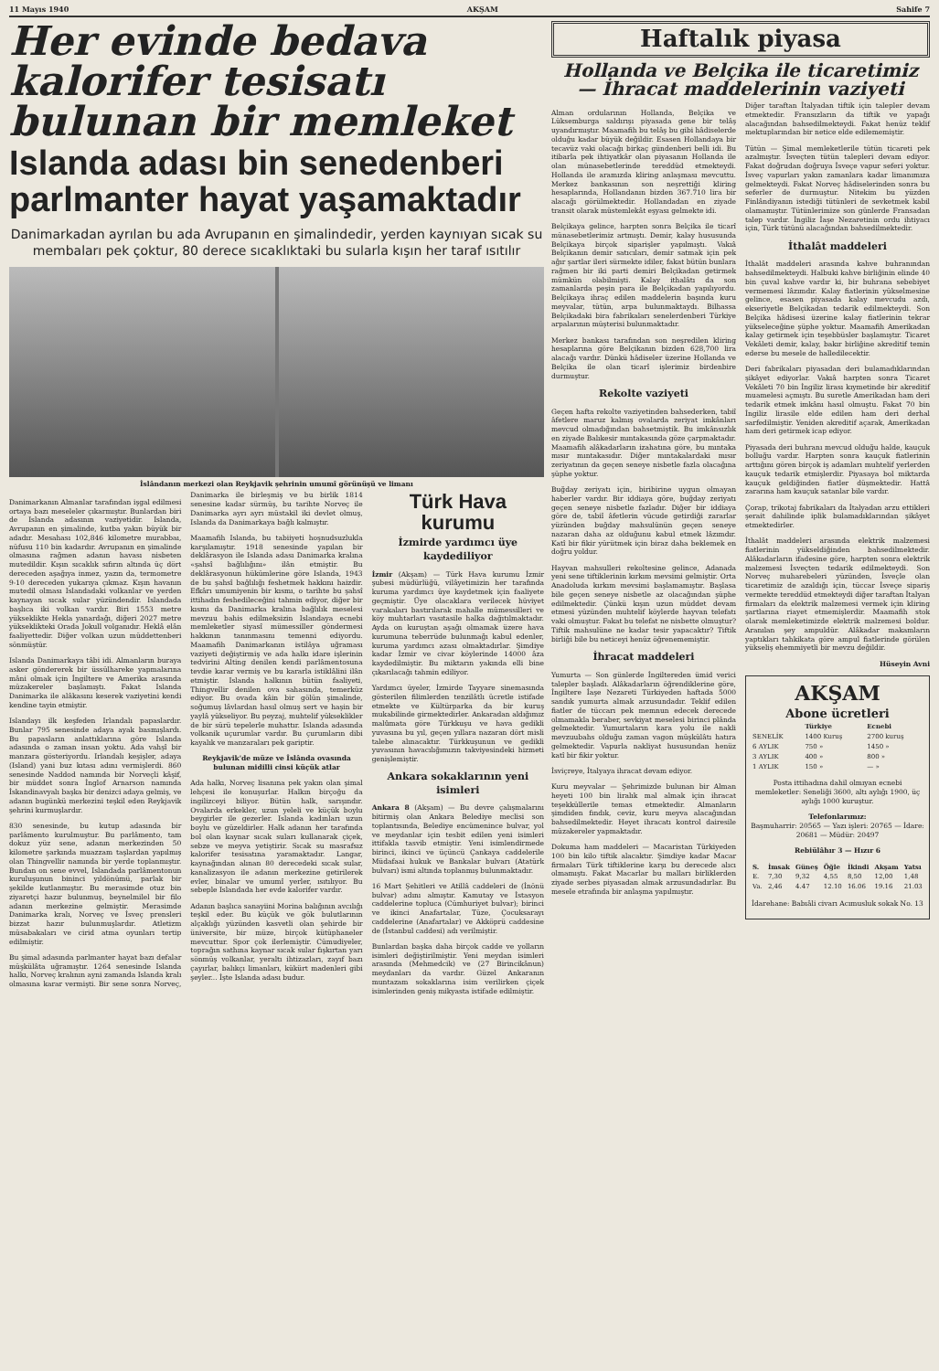11 Mayıs 1940 AKŞAM Sahife 7
Her evinde bedava kalorifer tesisatı bulunan bir memleket
Islanda adası bin senedenberi parlmanter hayat yaşamaktadır
Danimarkadan ayrılan bu ada Avrupanın en şimalindedir, yerden kaynıyan sıcak su membaları pek çoktur, 80 derece sıcaklıktaki bu sularla kışın her taraf ısıtılır
İslândanın merkezi olan Reykjavik şehrinin umumî görünüşü ve limanı
Danimarkanın Almanlar tarafından işgal edilmesi ortaya bazı meseleler çıkarmıştır. Bunlardan biri de Islanda adasının vaziyetidir. Islanda, Avrupanın en şimalinde, kutba yakın büyük bir adadır. Mesahası 102,846 kilometre murabbaı, nüfusu 110 bin kadardır. Avrupanın en şimalinde olmasına rağmen adanın havası nisbeten mutedildir. Kışın sıcaklık sıfırın altında üç dört dereceden aşağıya inmez, yazın da, termometre 9-10 dereceden yukarıya çıkmaz. Kışın havanın mutedil olması Islandadaki volkanlar ve yerden kaynayan sıcak sular yüzündendir. Islandada başlıca iki volkan vardır. Biri 1553 metre yükseklikte Hekla yanardağı, diğeri 2027 metre yükseklikteki Orada Jokull volganıdır. Heklâ elân faaliyettedir. Diğer volkan uzun müddettenberi sönmüştür.
Islanda Danimarkaya tâbi idi. Almanların buraya asker göndererek bir üssülhareke yapmalarına mâni olmak için İngiltere ve Amerika arasında müzakereler başlamıştı. Fakat Islanda Danimarka ile alâkasını keserek vaziyetini kendi kendine tayin etmiştir.
Islandayı ilk keşfeden Irlandalı papaslardır. Bunlar 795 senesinde adaya ayak basmışlardı. Bu papasların anlattıklarına göre Islanda adasında o zaman insan yoktu. Ada vahşî bir manzara gösteriyordu. Irlandalı keşişler, adaya (Island) yani buz kıtası adını vermişlerdi. 860 senesinde Naddod namında bir Norveçli kâşif, bir müddet sonra İnglof Arnarson namında İskandinavyalı başka bir denizci adaya gelmiş, ve adanın bugünkü merkezini teşkil eden Reykjavik şehrini kurmuşlardır.
830 senesinde, bu kutup adasında bir parlâmento kurulmuştur. Bu parlâmento, tam dokuz yüz sene, adanın merkezinden 50 kilometre şarkında muazzam taşlardan yapılmış olan Thingvellir namında bir yerde toplanmıştır. Bundan on sene evvel, Islandada parlâmentonun kuruluşunun bininci yıldönümü, parlak bir şekilde kutlanmıştır. Bu merasimde otuz bin ziyaretçi hazır bulunmuş, beynelmilel bir filo adanın merkezine gelmiştir. Merasimde Danimarka kralı, Norveç ve İsveç prensleri bizzat hazır bulunmuşlardır. Atletizm müsabakaları ve cirid atma oyunları tertip edilmiştir.
Bu şimal adasında parlmanter hayat bazı defalar müşkülâta uğramıştır. 1264 senesinde Islanda halkı, Norveç kralının ayni zamanda Islanda kralı olmasına karar vermişti. Bir sene sonra Norveç, Danimarka ile birleşmiş ve bu birlik 1814 senesine kadar sürmüş, bu tarihte Norveç ile Danimarka ayrı ayrı müstakil iki devlet olmuş, Islanda da Danimarkaya bağlı kalmıştır.
Maamafih Islanda, bu tabiiyeti hoşnudsuzlukla karşılamıştır. 1918 senesinde yapılan bir deklârasyon ile Islanda adası Danimarka kralına «şahsî bağlılığını» ilân etmiştir. Bu deklârasyonun hükümlerine göre Islanda, 1943 de bu şahsî bağlılığı feshetmek hakkını haizdir. Efkârı umumiyenin bir kısmı, o tarihte bu şahsî ittihadın feshedileceğini tahmin ediyor, diğer bir kısmı da Danimarka kralına bağlılık meselesi mevzuu bahis edilmeksizin Islandaya ecnebi memleketler siyasî mümessiller göndermesi hakkının tanınmasını temenni ediyordu. Maamafih Danimarkanın istilâya uğraması vaziyeti değiştirmiş ve ada halkı idare işlerinin tedvirini Alting denilen kendi parlâmentosuna tevdie karar vermiş ve bu kararla istiklâlini ilân etmiştir. Islanda halkının bütün faaliyeti, Thingvellir denilen ova sahasında, temerküz ediyor. Bu ovada kâin bir gölün şimalinde, soğumuş lâvlardan hasıl olmuş sert ve haşin bir yaylâ yükseliyor. Bu peyzaj, muhtelif yükseklikler de bir sürü tepelerle muhattır. Islanda adasında volkanik uçurumlar vardır. Bu çurumların dibi kayalık ve manzaraları pek gariptir.
Reykjavik'de müze ve İslânda ovasında bulunan midilli cinsi küçük atlar
Ada halkı, Norveç lisanına pek yakın olan şimal lehçesi ile konuşurlar. Halkın birçoğu da ingilizceyi biliyor. Bütün halk, sarışındır. Ovalarda erkekler, uzun yeleli ve küçük boylu beygirler ile gezerler. Islanda kadınları uzun boylu ve güzeldirler. Halk adanın her tarafında bol olan kaynar sıcak suları kullanarak çiçek, sebze ve meyva yetiştirir. Sıcak su masrafsız kalorifer tesisatına yaramaktadır. Langar, kaynağından alınan 80 derecedeki sıcak sular, kanalizasyon ile adanın merkezine getirilerek evler, binalar ve umumî yerler, ısıtılıyor. Bu sebeple Islandada her evde kalorifer vardır.
Adanın başlıca sanayiini Morina balığının avcılığı teşkil eder. Bu küçük ve gök bulutlarının alçaklığı yüzünden kasvetli olan şehirde bir üniversite, bir müze, birçok kütüphaneler mevcuttur. Spor çok ilerlemiştir. Cümudiyeler, toprağın sathına kaynar sıcak sular fışkırtan yarı sönmüş volkanlar, yeraltı ihtizazları, zayıf bazı çayırlar, balıkçı limanları, kükürt madenleri gibi şeyler... İşte Islanda adası budur.
Türk Hava kurumu
İzmirde yardımcı üye kaydediliyor
İzmir (Akşam) — Türk Hava kurumu İzmir şubesi müdürlüğü, vilâyetimizin her tarafında kuruma yardımcı üye kaydetmek için faaliyete geçmiştir. Üye olacaklara verilecek hüviyet varakaları bastırılarak mahalle mümessilleri ve köy muhtarları vasıtasile halka dağıtılmaktadır. Ayda on kuruştan aşağı olmamak üzere hava kurumuna teberrüde bulunmağı kabul edenler, kuruma yardımcı azası olmaktadırlar. Şimdiye kadar İzmir ve civar köylerinde 14000 âza kaydedilmiştir. Bu miktarın yakında elli bine çıkarılacağı tahmin ediliyor.
Yardımcı üyeler, İzmirde Tayyare sinemasında gösterilen filimlerden tenzilâtlı ücretle istifade etmekte ve Kültürparka da bir kuruş mukabilinde girmektedirler. Ankaradan aldığımız malûmata göre Türkkuşu ve hava gedikli yuvasına bu yıl, geçen yıllara nazaran dört misli talebe alınacaktır. Türkkuşunun ve gedikli yuvasının havacılığımızın takviyesindeki hizmeti genişlemiştir.
Ankara sokaklarının yeni isimleri
Ankara 8 (Akşam) — Bu devre çalışmalarını bitirmiş olan Ankara Belediye meclisi son toplantısında, Belediye encümenince bulvar, yol ve meydanlar için tesbit edilen yeni isimleri ittifakla tasvib etmiştir. Yeni isimlendirmede birinci, ikinci ve üçüncü Çankaya caddelerile Müdafaai hukuk ve Bankalar bulvarı (Atatürk bulvarı) ismi altında toplanmış bulunmaktadır.
16 Mart Şehitleri ve Atillâ caddeleri de (İnönü bulvar) adını almıştır. Kamutay ve İstasyon caddelerine topluca (Cümhuriyet bulvar); birinci ve ikinci Anafartalar, Tüze, Çocuksarayı caddelerine (Anafartalar) ve Akköprü caddesine de (İstanbul caddesi) adı verilmiştir.
Bunlardan başka daha birçok cadde ve yolların isimleri değiştirilmiştir. Yeni meydan isimleri arasında (Mehmedcik) ve (27 Birincikânun) meydanları da vardır. Güzel Ankaranın muntazam sokaklarına isim verilirken çiçek isimlerinden geniş mikyasta istifade edilmiştir.
Haftalık piyasa
Hollanda ve Belçika ile ticaretimiz — İhracat maddelerinin vaziyeti
Alman ordularının Hollanda, Belçika ve Lüksemburga saldırışı piyasada gene bir telâş uyandırmıştır. Maamafih bu telâş bu gibi hâdiselerde olduğu kadar büyük değildir. Esasen Hollandaya bir tecavüz vaki olacağı birkaç gündenberi belli idi. Bu itibarla pek ihtiyatkâr olan piyasanın Hollanda ile olan münasebetlerinde tereddüd etmekteydi. Hollanda ile aramızda kliring anlaşması mevcuttu. Merkez bankasının son neşrettiği kliring hesaplarında, Hollandanın bizden 367.710 lira bir alacağı görülmektedir. Hollandadan en ziyade transit olarak müstemlekât eşyası gelmekte idi.
Belçikaya gelince, harpten sonra Belçika ile ticarî münasebetlerimiz artmıştı. Demir, kalay hususunda Belçikaya birçok siparişler yapılmıştı. Vakıâ Belçikanın demir satıcıları, demir satmak için pek ağır şartlar ileri sürmekte idiler, fakat bütün bunlara rağmen bir iki parti demiri Belçikadan getirmek mümkün olabilmişti. Kalay ithalâtı da son zamanlarda peşin para ile Belçikadan yapılıyordu. Belçikaya ihraç edilen maddelerin başında kuru meyvalar, tütün, arpa bulunmaktaydı. Bilhassa Belçikadaki bira fabrikaları senelerdenberi Türkiye arpalarının müşterisi bulunmaktadır.
Merkez bankası tarafından son neşredilen kliring hesaplarına göre Belçikanın bizden 628,700 lira alacağı vardır. Dünkü hâdiseler üzerine Hollanda ve Belçika ile olan ticarî işlerimiz birdenbire durmuştur.
Rekolte vaziyeti
Geçen hafta rekolte vaziyetinden bahsederken, tabiî âfetlere maruz kalmış ovalarda zeriyat imkânları mevcud olmadığından bahsetmiştik. Bu imkânsızlık en ziyade Balıkesir mıntakasında göze çarpmaktadır. Maamafih alâkadarların izahatına göre, bu mıntaka mısır mıntakasıdır. Diğer mıntakalardaki mısır zeriyatının da geçen seneye nisbetle fazla olacağına şüphe yoktur.
Buğday zeriyatı için, biribirine uygun olmayan haberler vardır. Bir iddiaya göre, buğday zeriyatı geçen seneye nisbetle fazladır. Diğer bir iddiaya göre de, tabiî âfetlerin vücude getirdiği zararlar yüzünden buğday mahsulünün geçen seneye nazaran daha az olduğunu kabul etmek lâzımdır. Katî bir fikir yürütmek için biraz daha beklemek en doğru yoldur.
Hayvan mahsulleri rekoltesine gelince, Adanada yeni sene tiftiklerinin kırkım mevsimi gelmiştir. Orta Anadoluda kırkım mevsimi başlamamıştır. Başlasa bile geçen seneye nisbetle az olacağından şüphe edilmektedir. Çünkü kışın uzun müddet devam etmesi yüzünden muhtelif köylerde hayvan telefatı vaki olmuştur. Fakat bu telefat ne nisbette olmuştur? Tiftik mahsulüne ne kadar tesir yapacaktır? Tiftik birliği bile bu neticeyi henüz öğrenememiştir.
İhracat maddeleri
Yumurta — Son günlerde İngiltereden ümid verici talepler başladı. Alâkadarların öğrendiklerine göre, İngiltere İaşe Nezareti Türkiyeden haftada 5000 sandık yumurta almak arzusundadır. Teklif edilen fiatler de tüccarı pek memnun edecek derecede olmamakla beraber, sevkiyat meselesi birinci plânda gelmektedir. Yumurtaların kara yolu ile nakli mevzuubahs olduğu zaman vagon müşkülâtı hatıra gelmektedir. Vapurla nakliyat hususundan henüz katî bir fikir yoktur.
İsviçreye, İtalyaya ihracat devam ediyor.
Kuru meyvalar — Şehrimizde bulunan bir Alman heyeti 100 bin liralık mal almak için ihracat teşekküllerile temas etmektedir. Almanların şimdiden fındık, ceviz, kuru meyva alacağından bahsedilmektedir. Heyet ihracatı kontrol dairesile müzakereler yapmaktadır.
Dokuma ham maddeleri — Macaristan Türkiyeden 100 bin kilo tiftik alacaktır. Şimdiye kadar Macar firmaları Türk tiftiklerine karşı bu derecede alıcı olmamıştı. Fakat Macarlar bu malları birliklerden ziyade serbes piyasadan almak arzusundadırlar. Bu mesele etrafında bir anlaşma yapılmıştır.
Diğer taraftan İtalyadan tiftik için talepler devam etmektedir. Fransızların da tiftik ve yapağı alacağından bahsedilmekteydi. Fakat henüz teklif mektuplarından bir netice elde edilememiştir.
Tütün — Şimal memleketlerile tütün ticareti pek azalmıştır. İsveçten tütün talepleri devam ediyor. Fakat doğrudan doğruya İsveçe vapur seferi yoktur. İsveç vapurları yakın zamanlara kadar limanımıza gelmekteydi. Fakat Norveç hâdiselerinden sonra bu seferler de durmuştur. Nitekim bu yüzden Finlândiyanın istediği tütünleri de sevketmek kabil olamamıştır. Tütünlerimize son günlerde Fransadan talep vardır. İngiliz İaşe Nezaretinin ordu ihtiyacı için, Türk tütünü alacağından bahsedilmektedir.
İthalât maddeleri
İthalât maddeleri arasında kahve buhranından bahsedilmekteydi. Halbuki kahve birliğinin elinde 40 bin çuval kahve vardır ki, bir buhrana sebebiyet vermemesi lâzımdır. Kalay fiatlerinin yükselmesine gelince, esasen piyasada kalay mevcudu azdı, ekseriyetle Belçikadan tedarik edilmekteydi. Son Belçika hâdisesi üzerine kalay fiatlerinin tekrar yükseleceğine şüphe yoktur. Maamafih Amerikadan kalay getirmek için teşebbüsler başlamıştır. Ticaret Vekâleti demir, kalay, bakır birliğine akreditif temin ederse bu mesele de halledilecektir.
Deri fabrikaları piyasadan deri bulamadıklarından şikâyet ediyorlar. Vakıâ harpten sonra Ticaret Vekâleti 70 bin İngiliz lirası kıymetinde bir akreditif muamelesi açmıştı. Bu suretle Amerikadan ham deri tedarik etmek imkânı hasıl olmuştu. Fakat 70 bin İngiliz lirasile elde edilen ham deri derhal sarfedilmiştir. Yeniden akreditif açarak, Amerikadan ham deri getirmek icap ediyor.
Piyasada deri buhranı mevcud olduğu halde, kauçuk bolluğu vardır. Harpten sonra kauçuk fiatlerinin arttığını gören birçok iş adamları muhtelif yerlerden kauçuk tedarik etmişlerdir. Piyasaya bol miktarda kauçuk geldiğinden fiatler düşmektedir. Hattâ zararına ham kauçuk satanlar bile vardır.
Çorap, trikotaj fabrikaları da İtalyadan arzu ettikleri şerait dahilinde iplik bulamadıklarından şikâyet etmektedirler.
İthalât maddeleri arasında elektrik malzemesi fiatlerinin yükseldiğinden bahsedilmektedir. Alâkadarların ifadesine göre, harpten sonra elektrik malzemesi İsveçten tedarik edilmekteydi. Son Norveç muharebeleri yüzünden, İsveçle olan ticaretimiz de azaldığı için, tüccar İsveçe sipariş vermekte tereddüd etmekteydi diğer taraftan İtalyan firmaları da elektrik malzemesi vermek için kliring şartlarına riayet etmemişlerdir. Maamafih stok olarak memleketimizde elektrik malzemesi boldur. Aranılan şey ampuldür. Alâkadar makamların yaptıkları tahkikata göre ampul fiatlerinde görülen yükseliş ehemmiyetli bir mevzu değildir.
Hüseyin Avni
AKŞAM
Abone ücretleri
| | Türkiye | Ecnebi |
| --- | --- | --- |
| SENELİK | 1400 Kuruş | 2700 kuruş |
| 6 AYLIK | 750 » | 1450 » |
| 3 AYLIK | 400 » | 800 » |
| 1 AYLIK | 150 » | — » |
Posta ittihadına dahil olmıyan ecnebi memleketler: Seneliği 3600, altı aylığı 1900, üç aylığı 1000 kuruştur.
Telefonlarımız:
Başmuharrir: 20565 — Yazı işleri: 20765 — İdare: 20681 — Müdür: 20497
Rebiülâhır 3 — Hızır 6
| S. | İmsak | Güneş | Öğle | İkindi | Akşam | Yatsı |
| --- | --- | --- | --- | --- | --- | --- |
| E. | 7,30 | 9,32 | 4,55 | 8,50 | 12,00 | 1,48 |
| Va. | 2,46 | 4.47 | 12.10 | 16.06 | 19.16 | 21.03 |
İdarehane: Babıâli civarı Acımusluk sokak No. 13